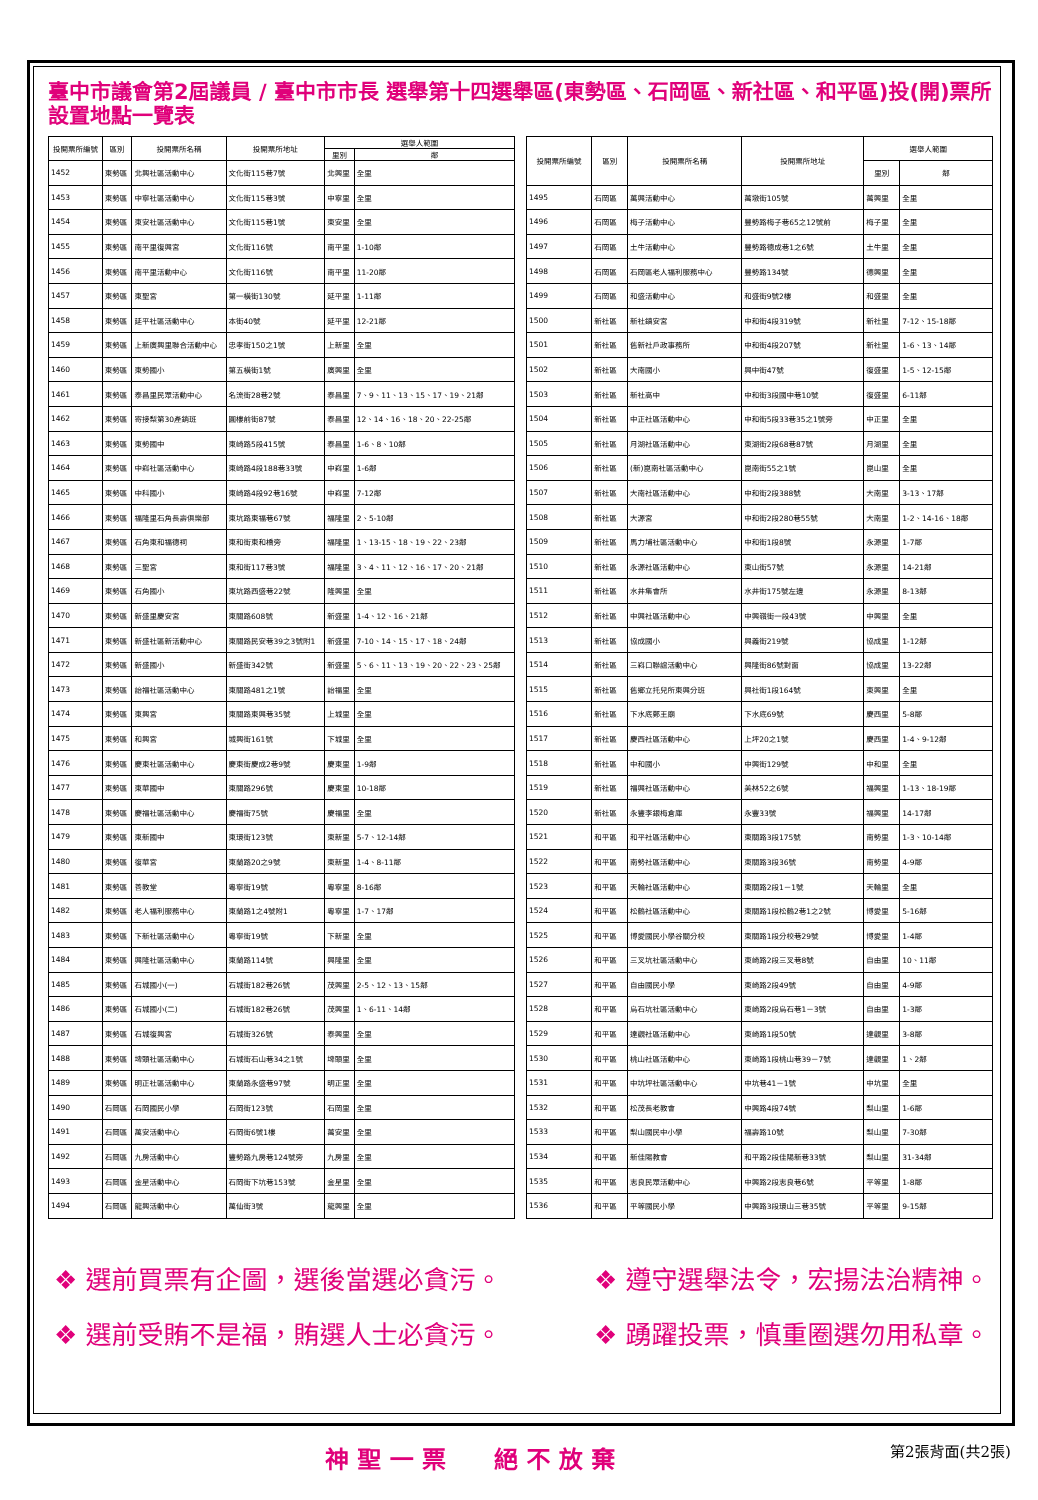臺中市議會第2屆議員 / 臺中市市長 選舉第十四選舉區(東勢區、石岡區、新社區、和平區)投(開)票所設置地點一覽表
| 投開票所編號 | 區別 | 投開票所名稱 | 投開票所地址 | 選舉人範圍 | |
| --- | --- | --- | --- | --- | --- |
| | | | | 里別 | 鄰 |
| 1452 | 東勢區 | 北興社區活動中心 | 文化街115巷7號 | 北興里 | 全里 |
| 1453 | 東勢區 | 中寧社區活動中心 | 文化街115巷3號 | 中寧里 | 全里 |
| 1454 | 東勢區 | 東安社區活動中心 | 文化街115巷1號 | 東安里 | 全里 |
| 1455 | 東勢區 | 南平里復興宮 | 文化街116號 | 南平里 | 1-10鄰 |
| 1456 | 東勢區 | 南平里活動中心 | 文化街116號 | 南平里 | 11-20鄰 |
| 1457 | 東勢區 | 東聖宮 | 第一橫街130號 | 延平里 | 1-11鄰 |
| 1458 | 東勢區 | 延平社區活動中心 | 本街40號 | 延平里 | 12-21鄰 |
| 1459 | 東勢區 | 上新廣興里聯合活動中心 | 忠孝街150之1號 | 上新里 | 全里 |
| 1460 | 東勢區 | 東勢國小 | 第五橫街1號 | 廣興里 | 全里 |
| 1461 | 東勢區 | 泰昌里民眾活動中心 | 名流街28巷2號 | 泰昌里 | 7、9、11、13、15、17、19、21鄰 |
| 1462 | 東勢區 | 寄接梨第30產銷班 | 圓樓前街87號 | 泰昌里 | 12、14、16、18、20、22-25鄰 |
| 1463 | 東勢區 | 東勢國中 | 東崎路5段415號 | 泰昌里 | 1-6、8、10鄰 |
| 1464 | 東勢區 | 中嵙社區活動中心 | 東崎路4段188巷33號 | 中嵙里 | 1-6鄰 |
| 1465 | 東勢區 | 中科國小 | 東崎路4段92巷16號 | 中嵙里 | 7-12鄰 |
| 1466 | 東勢區 | 福隆里石角長壽俱樂部 | 東坑路東福巷67號 | 福隆里 | 2、5-10鄰 |
| 1467 | 東勢區 | 石角東和福德祠 | 東和街東和橋旁 | 福隆里 | 1、13-15、18、19、22、23鄰 |
| 1468 | 東勢區 | 三聖宮 | 東和街117巷3號 | 福隆里 | 3、4、11、12、16、17、20、21鄰 |
| 1469 | 東勢區 | 石角國小 | 東坑路西盛巷22號 | 隆興里 | 全里 |
| 1470 | 東勢區 | 新盛里慶安宮 | 東關路608號 | 新盛里 | 1-4、12、16、21鄰 |
| 1471 | 東勢區 | 新盛社區新活動中心 | 東關路民安巷39之3號附1 | 新盛里 | 7-10、14、15、17、18、24鄰 |
| 1472 | 東勢區 | 新盛國小 | 新盛街342號 | 新盛里 | 5、6、11、13、19、20、22、23、25鄰 |
| 1473 | 東勢區 | 詒福社區活動中心 | 東關路481之1號 | 詒福里 | 全里 |
| 1474 | 東勢區 | 東興宮 | 東關路東興巷35號 | 上城里 | 全里 |
| 1475 | 東勢區 | 和興宮 | 城興街161號 | 下城里 | 全里 |
| 1476 | 東勢區 | 慶東社區活動中心 | 慶東街慶成2巷9號 | 慶東里 | 1-9鄰 |
| 1477 | 東勢區 | 東華國中 | 東關路296號 | 慶東里 | 10-18鄰 |
| 1478 | 東勢區 | 慶福社區活動中心 | 慶福街75號 | 慶福里 | 全里 |
| 1479 | 東勢區 | 東新國中 | 東環街123號 | 東新里 | 5-7、12-14鄰 |
| 1480 | 東勢區 | 復華宮 | 東蘭路20之9號 | 東新里 | 1-4、8-11鄰 |
| 1481 | 東勢區 | 善教堂 | 粵寧街19號 | 粵寧里 | 8-16鄰 |
| 1482 | 東勢區 | 老人福利服務中心 | 東蘭路1之4號附1 | 粵寧里 | 1-7、17鄰 |
| 1483 | 東勢區 | 下新社區活動中心 | 粵寧街19號 | 下新里 | 全里 |
| 1484 | 東勢區 | 興隆社區活動中心 | 東蘭路114號 | 興隆里 | 全里 |
| 1485 | 東勢區 | 石城國小(一) | 石城街182巷26號 | 茂興里 | 2-5、12、13、15鄰 |
| 1486 | 東勢區 | 石城國小(二) | 石城街182巷26號 | 茂興里 | 1、6-11、14鄰 |
| 1487 | 東勢區 | 石城復興宮 | 石城街326號 | 泰興里 | 全里 |
| 1488 | 東勢區 | 埤頭社區活動中心 | 石城街石山巷34之1號 | 埤頭里 | 全里 |
| 1489 | 東勢區 | 明正社區活動中心 | 東蘭路永盛巷97號 | 明正里 | 全里 |
| 1490 | 石岡區 | 石岡國民小學 | 石岡街123號 | 石岡里 | 全里 |
| 1491 | 石岡區 | 萬安活動中心 | 石岡街6號1樓 | 萬安里 | 全里 |
| 1492 | 石岡區 | 九房活動中心 | 豐勢路九房巷124號旁 | 九房里 | 全里 |
| 1493 | 石岡區 | 金星活動中心 | 石岡街下坑巷153號 | 金星里 | 全里 |
| 1494 | 石岡區 | 龍興活動中心 | 萬仙街3號 | 龍興里 | 全里 |
| 投開票所編號 | 區別 | 投開票所名稱 | 投開票所地址 | 選舉人範圍 | |
| --- | --- | --- | --- | --- | --- |
| | | | | 里別 | 鄰 |
| 1495 | 石岡區 | 萬興活動中心 | 萬墩街105號 | 萬興里 | 全里 |
| 1496 | 石岡區 | 梅子活動中心 | 豐勢路梅子巷65之12號前 | 梅子里 | 全里 |
| 1497 | 石岡區 | 土牛活動中心 | 豐勢路德成巷1之6號 | 土牛里 | 全里 |
| 1498 | 石岡區 | 石岡區老人福利服務中心 | 豐勢路134號 | 德興里 | 全里 |
| 1499 | 石岡區 | 和盛活動中心 | 和盛街9號2樓 | 和盛里 | 全里 |
| 1500 | 新社區 | 新社鎮安宮 | 中和街4段319號 | 新社里 | 7-12、15-18鄰 |
| 1501 | 新社區 | 舊新社戶政事務所 | 中和街4段207號 | 新社里 | 1-6、13、14鄰 |
| 1502 | 新社區 | 大南國小 | 興中街47號 | 復盛里 | 1-5、12-15鄰 |
| 1503 | 新社區 | 新社高中 | 中和街3段國中巷10號 | 復盛里 | 6-11鄰 |
| 1504 | 新社區 | 中正社區活動中心 | 中和街5段33巷35之1號旁 | 中正里 | 全里 |
| 1505 | 新社區 | 月湖社區活動中心 | 東湖街2段68巷87號 | 月湖里 | 全里 |
| 1506 | 新社區 | (新)崑南社區活動中心 | 崑南街55之1號 | 崑山里 | 全里 |
| 1507 | 新社區 | 大南社區活動中心 | 中和街2段388號 | 大南里 | 3-13、17鄰 |
| 1508 | 新社區 | 大源宮 | 中和街2段280巷55號 | 大南里 | 1-2、14-16、18鄰 |
| 1509 | 新社區 | 馬力埔社區活動中心 | 中和街1段8號 | 永源里 | 1-7鄰 |
| 1510 | 新社區 | 永源社區活動中心 | 東山街57號 | 永源里 | 14-21鄰 |
| 1511 | 新社區 | 水井集會所 | 水井街175號左邊 | 永源里 | 8-13鄰 |
| 1512 | 新社區 | 中興社區活動中心 | 中興嶺街一段43號 | 中興里 | 全里 |
| 1513 | 新社區 | 協成國小 | 興義街219號 | 協成里 | 1-12鄰 |
| 1514 | 新社區 | 三嵙口聯誼活動中心 | 興隆街86號對面 | 協成里 | 13-22鄰 |
| 1515 | 新社區 | 舊鄉立托兒所東興分班 | 興社街1段164號 | 東興里 | 全里 |
| 1516 | 新社區 | 下水底鄭王廟 | 下水底69號 | 慶西里 | 5-8鄰 |
| 1517 | 新社區 | 慶西社區活動中心 | 上坪20之1號 | 慶西里 | 1-4、9-12鄰 |
| 1518 | 新社區 | 中和國小 | 中興街129號 | 中和里 | 全里 |
| 1519 | 新社區 | 福興社區活動中心 | 美林52之6號 | 福興里 | 1-13、18-19鄰 |
| 1520 | 新社區 | 永豐李銀梅倉庫 | 永豐33號 | 福興里 | 14-17鄰 |
| 1521 | 和平區 | 和平社區活動中心 | 東關路3段175號 | 南勢里 | 1-3、10-14鄰 |
| 1522 | 和平區 | 南勢社區活動中心 | 東關路3段36號 | 南勢里 | 4-9鄰 |
| 1523 | 和平區 | 天輪社區活動中心 | 東關路2段1－1號 | 天輪里 | 全里 |
| 1524 | 和平區 | 松鶴社區活動中心 | 東關路1段松鶴2巷1之2號 | 博愛里 | 5-16鄰 |
| 1525 | 和平區 | 博愛國民小學谷關分校 | 東關路1段分校巷29號 | 博愛里 | 1-4鄰 |
| 1526 | 和平區 | 三叉坑社區活動中心 | 東崎路2段三叉巷8號 | 自由里 | 10、11鄰 |
| 1527 | 和平區 | 自由國民小學 | 東崎路2段49號 | 自由里 | 4-9鄰 |
| 1528 | 和平區 | 烏石坑社區活動中心 | 東崎路2段烏石巷1－3號 | 自由里 | 1-3鄰 |
| 1529 | 和平區 | 達觀社區活動中心 | 東崎路1段50號 | 達觀里 | 3-8鄰 |
| 1530 | 和平區 | 桃山社區活動中心 | 東崎路1段桃山巷39－7號 | 達觀里 | 1、2鄰 |
| 1531 | 和平區 | 中坑坪社區活動中心 | 中坑巷41－1號 | 中坑里 | 全里 |
| 1532 | 和平區 | 松茂長老教會 | 中興路4段74號 | 梨山里 | 1-6鄰 |
| 1533 | 和平區 | 梨山國民中小學 | 福壽路10號 | 梨山里 | 7-30鄰 |
| 1534 | 和平區 | 新佳陽教會 | 和平路2段佳陽新巷33號 | 梨山里 | 31-34鄰 |
| 1535 | 和平區 | 志良民眾活動中心 | 中興路2段志良巷6號 | 平等里 | 1-8鄰 |
| 1536 | 和平區 | 平等國民小學 | 中興路3段環山三巷35號 | 平等里 | 9-15鄰 |
❖ 選前買票有企圖，選後當選必貪污。
❖ 遵守選舉法令，宏揚法治精神。
❖ 選前受賄不是福，賄選人士必貪污。
❖ 踴躍投票，慎重圈選勿用私章。
神 聖 一 票　　絕 不 放 棄 第2張背面(共2張)